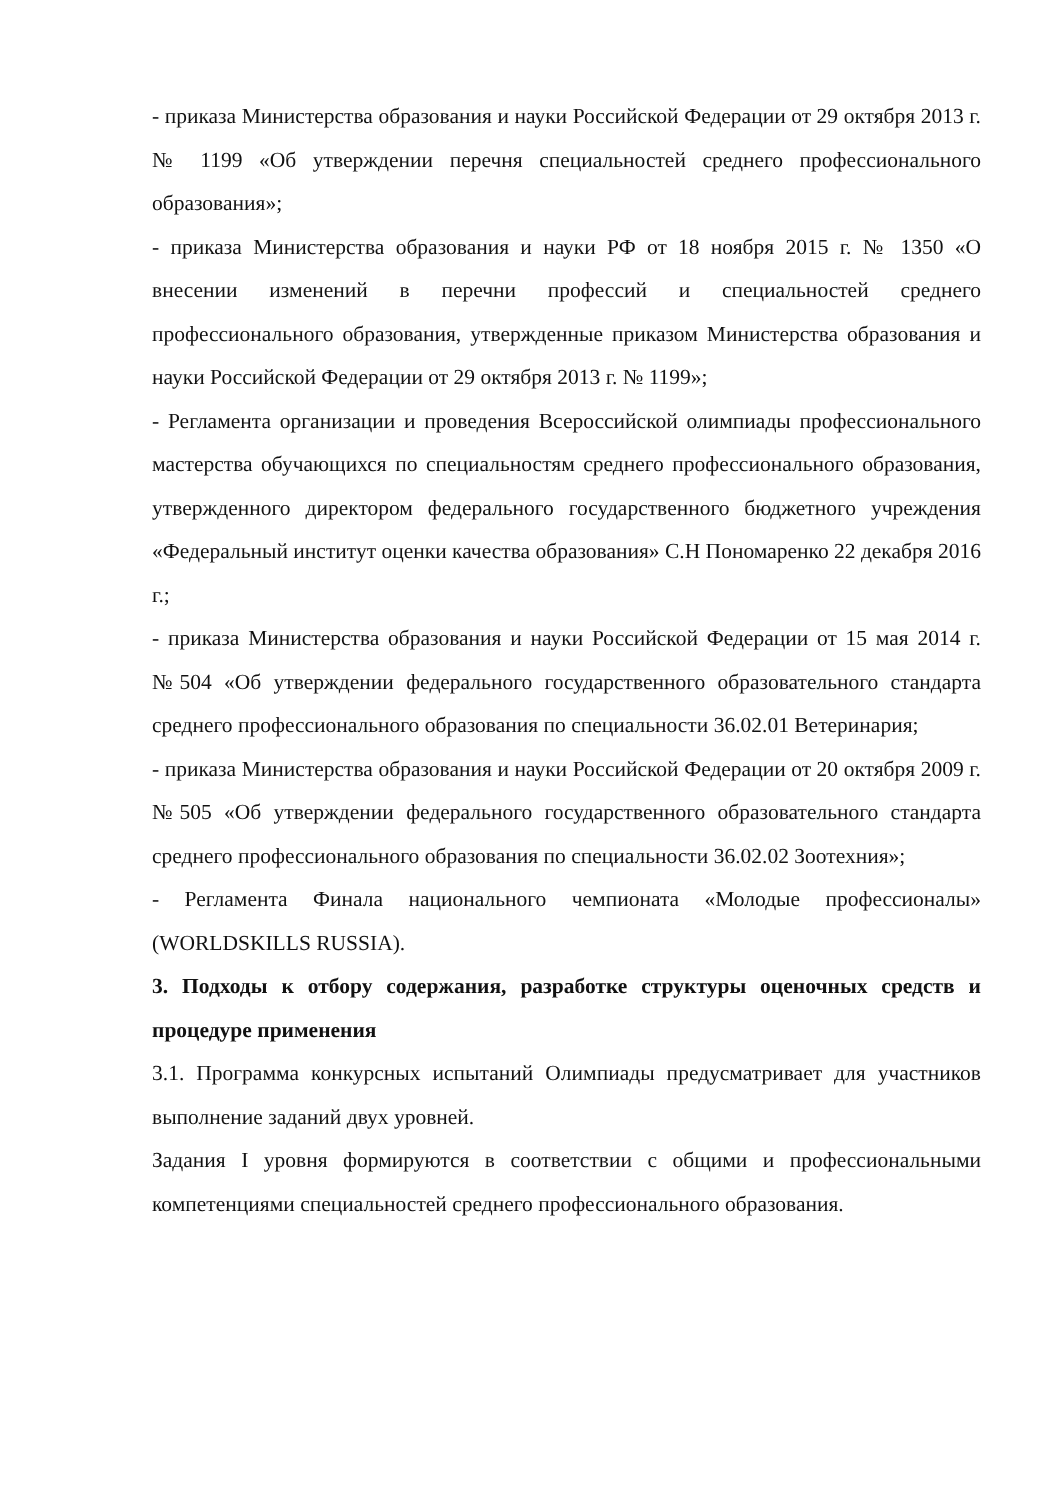- приказа Министерства образования и науки Российской Федерации от 29 октября 2013 г. № 1199 «Об утверждении перечня специальностей среднего профессионального образования»;
- приказа Министерства образования и науки РФ от 18 ноября 2015 г. № 1350 «О внесении изменений в перечни профессий и специальностей среднего профессионального образования, утвержденные приказом Министерства образования и науки Российской Федерации от 29 октября 2013 г. № 1199»;
- Регламента организации и проведения Всероссийской олимпиады профессионального мастерства обучающихся по специальностям среднего профессионального образования, утвержденного директором федерального государственного бюджетного учреждения «Федеральный институт оценки качества образования» С.Н Пономаренко 22 декабря 2016 г.;
- приказа Министерства образования и науки Российской Федерации от 15 мая 2014 г. №504 «Об утверждении федерального государственного образовательного стандарта среднего профессионального образования по специальности 36.02.01 Ветеринария;
- приказа Министерства образования и науки Российской Федерации от 20 октября 2009 г. №505 «Об утверждении федерального государственного образовательного стандарта среднего профессионального образования по специальности 36.02.02 Зоотехния»;
- Регламента Финала национального чемпионата «Молодые профессионалы» (WORLDSKILLS RUSSIA).
3. Подходы к отбору содержания, разработке структуры оценочных средств и процедуре применения
3.1. Программа конкурсных испытаний Олимпиады предусматривает для участников выполнение заданий двух уровней.
Задания I уровня формируются в соответствии с общими и профессиональными компетенциями специальностей среднего профессионального образования.